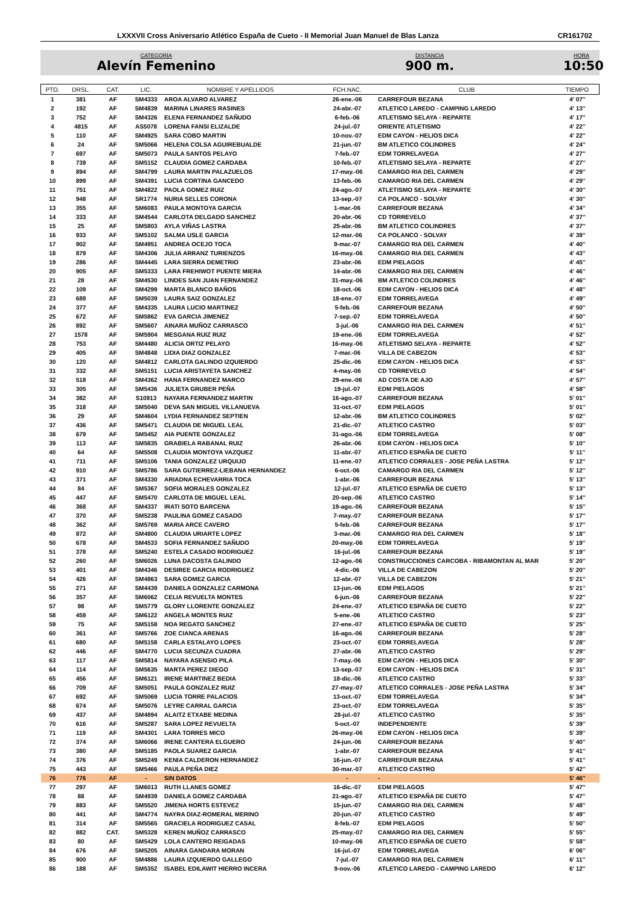LXXXVII Cross Aniversario Atlético España de Cueto - II Memorial Juan Manuel de Blas Lanza CR161702
CATEGORÍA
Alevín Femenino
DISTANCIA
900 m.
HORA
10:50
| PTO. | DRSL. | CAT. | LIC. | NOMBRE Y APELLIDOS | FCH.NAC. | CLUB | TIEMPO |
| --- | --- | --- | --- | --- | --- | --- | --- |
| 1 | 381 | AF | SM4333 | AROA ALVARO ALVAREZ | 26-ene.-06 | CARREFOUR BEZANA | 4' 07'' |
| 2 | 192 | AF | SM4839 | MARINA LINARES RASINES | 24-abr.-07 | ATLETICO LAREDO - CAMPING LAREDO | 4' 13'' |
| 3 | 752 | AF | SM4326 | ELENA FERNANDEZ SAÑUDO | 6-feb.-06 | ATLETISMO SELAYA - REPARTE | 4' 17'' |
| 4 | 4815 | AF | AS5078 | LORENA FANSI ELIZALDE | 24-jul.-07 | ORIENTE ATLETISMO | 4' 22'' |
| 5 | 110 | AF | SM4925 | SARA COBO MARTIN | 10-nov.-07 | EDM CAYON - HELIOS DICA | 4' 22'' |
| 6 | 24 | AF | SM5066 | HELENA COLSA AGUIREBUALDE | 21-jun.-07 | BM ATLETICO COLINDRES | 4' 24'' |
| 7 | 697 | AF | SM5073 | PAULA SANTOS PELAYO | 7-feb.-07 | EDM TORRELAVEGA | 4' 27'' |
| 8 | 739 | AF | SM5152 | CLAUDIA GOMEZ CARDABA | 10-feb.-07 | ATLETISMO SELAYA - REPARTE | 4' 27'' |
| 9 | 894 | AF | SM4799 | LAURA MARTIN PALAZUELOS | 17-may.-06 | CAMARGO RIA DEL CARMEN | 4' 29'' |
| 10 | 899 | AF | SM4391 | LUCIA CORTINA GANCEDO | 13-feb.-06 | CAMARGO RIA DEL CARMEN | 4' 29'' |
| 11 | 751 | AF | SM4822 | PAOLA GOMEZ RUIZ | 24-ago.-07 | ATLETISMO SELAYA - REPARTE | 4' 30'' |
| 12 | 948 | AF | SR1774 | NURIA SELLES CORONA | 13-sep.-07 | CA POLANCO - SOLVAY | 4' 30'' |
| 13 | 355 | AF | SM6083 | PAULA MONTOYA GARCIA | 1-mar.-06 | CARREFOUR BEZANA | 4' 34'' |
| 14 | 333 | AF | SM4544 | CARLOTA DELGADO SANCHEZ | 20-abr.-06 | CD TORREVELO | 4' 37'' |
| 15 | 25 | AF | SM5803 | AYLA VIÑAS LASTRA | 25-abr.-06 | BM ATLETICO COLINDRES | 4' 37'' |
| 16 | 933 | AF | SM5102 | SALMA USLE GARCIA | 12-mar.-06 | CA POLANCO - SOLVAY | 4' 39'' |
| 17 | 902 | AF | SM4951 | ANDREA OCEJO TOCA | 9-mar.-07 | CAMARGO RIA DEL CARMEN | 4' 40'' |
| 18 | 879 | AF | SM4306 | JULIA ARRANZ TURIENZOS | 16-may.-06 | CAMARGO RIA DEL CARMEN | 4' 43'' |
| 19 | 286 | AF | SM4445 | LARA SIERRA DEMETRIO | 23-abr.-06 | EDM PIELAGOS | 4' 45'' |
| 20 | 905 | AF | SM5333 | LARA FREHIWOT PUENTE MIERA | 14-abr.-06 | CAMARGO RIA DEL CARMEN | 4' 46'' |
| 21 | 28 | AF | SM4530 | LINDES SAN JUAN FERNANDEZ | 31-may.-06 | BM ATLETICO COLINDRES | 4' 46'' |
| 22 | 109 | AF | SM4299 | MARTA BLANCO BAÑOS | 18-oct.-06 | EDM CAYON - HELIOS DICA | 4' 48'' |
| 23 | 689 | AF | SM5039 | LAURA SAIZ GONZALEZ | 18-ene.-07 | EDM TORRELAVEGA | 4' 49'' |
| 24 | 377 | AF | SM4335 | LAURA LUCIO MARTINEZ | 5-feb.-06 | CARREFOUR BEZANA | 4' 50'' |
| 25 | 672 | AF | SM5862 | EVA GARCIA JIMENEZ | 7-sep.-07 | EDM TORRELAVEGA | 4' 50'' |
| 26 | 892 | AF | SM5607 | AINARA MUÑOZ CARRASCO | 3-jul.-06 | CAMARGO RIA DEL CARMEN | 4' 51'' |
| 27 | 1578 | AF | SM5904 | MESGANA RUIZ RUIZ | 19-ene.-06 | EDM TORRELAVEGA | 4' 52'' |
| 28 | 753 | AF | SM4480 | ALICIA ORTIZ PELAYO | 16-may.-06 | ATLETISMO SELAYA - REPARTE | 4' 52'' |
| 29 | 405 | AF | SM4848 | LIDIA DIAZ GONZALEZ | 7-mar.-06 | VILLA DE CABEZON | 4' 53'' |
| 30 | 120 | AF | SM4812 | CARLOTA GALINDO IZQUIERDO | 25-dic.-06 | EDM CAYON - HELIOS DICA | 4' 53'' |
| 31 | 332 | AF | SM5151 | LUCIA ARISTAYETA SANCHEZ | 4-may.-06 | CD TORREVELO | 4' 54'' |
| 32 | 518 | AF | SM4362 | HANA FERNANDEZ MARCO | 29-ene.-06 | AD COSTA DE AJO | 4' 57'' |
| 33 | 305 | AF | SM5436 | JULIETA GRUBER PEÑA | 19-jul.-07 | EDM PIELAGOS | 4' 58'' |
| 34 | 382 | AF | S10913 | NAYARA FERNANDEZ MARTIN | 16-ago.-07 | CARREFOUR BEZANA | 5' 01'' |
| 35 | 318 | AF | SM5040 | DEVA SAN MIGUEL VILLANUEVA | 31-oct.-07 | EDM PIELAGOS | 5' 01'' |
| 36 | 29 | AF | SM4604 | LYDIA FERNANDEZ SEPTIEN | 12-abr.-06 | BM ATLETICO COLINDRES | 5' 02'' |
| 37 | 436 | AF | SM5471 | CLAUDIA DE MIGUEL LEAL | 21-dic.-07 | ATLETICO CASTRO | 5' 03'' |
| 38 | 679 | AF | SM5452 | AIA PUENTE GONZALEZ | 31-ago.-06 | EDM TORRELAVEGA | 5' 08'' |
| 39 | 113 | AF | SM5835 | GRABIELA RABANAL RUIZ | 26-abr.-06 | EDM CAYON - HELIOS DICA | 5' 10'' |
| 40 | 64 | AF | SM5508 | CLAUDIA MONTOYA VAZQUEZ | 11-abr.-07 | ATLETICO ESPAÑA DE CUETO | 5' 11'' |
| 41 | 711 | AF | SM5106 | TANIA GONZALEZ URQUIJO | 11-ene.-07 | ATLETICO CORRALES - JOSE PEÑA LASTRA | 5' 12'' |
| 42 | 910 | AF | SM5786 | SARA GUTIERREZ-LIEBANA HERNANDEZ | 6-oct.-06 | CAMARGO RIA DEL CARMEN | 5' 12'' |
| 43 | 371 | AF | SM4330 | ARIADNA ECHEVARRIA TOCA | 1-abr.-06 | CARREFOUR BEZANA | 5' 13'' |
| 44 | 84 | AF | SM5367 | SOFIA MORALES GONZALEZ | 12-jul.-07 | ATLETICO ESPAÑA DE CUETO | 5' 13'' |
| 45 | 447 | AF | SM5470 | CARLOTA DE MIGUEL LEAL | 20-sep.-06 | ATLETICO CASTRO | 5' 14'' |
| 46 | 368 | AF | SM4337 | IRATI SOTO BARCENA | 19-ago.-06 | CARREFOUR BEZANA | 5' 15'' |
| 47 | 370 | AF | SM5238 | PAULINA GOMEZ CASADO | 7-may.-07 | CARREFOUR BEZANA | 5' 17'' |
| 48 | 362 | AF | SM5769 | MARIA ARCE CAVERO | 5-feb.-06 | CARREFOUR BEZANA | 5' 17'' |
| 49 | 872 | AF | SM4800 | CLAUDIA URIARTE LOPEZ | 3-mar.-06 | CAMARGO RIA DEL CARMEN | 5' 18'' |
| 50 | 678 | AF | SM4533 | SOFIA FERNANDEZ SAÑUDO | 20-may.-06 | EDM TORRELAVEGA | 5' 19'' |
| 51 | 378 | AF | SM5240 | ESTELA CASADO RODRIGUEZ | 16-jul.-06 | CARREFOUR BEZANA | 5' 19'' |
| 52 | 260 | AF | SM6026 | LUNA DACOSTA GALINDO | 12-ago.-06 | CONSTRUCCIONES CARCOBA - RIBAMONTAN AL MAR | 5' 20'' |
| 53 | 401 | AF | SM4346 | DESIREE GARCIA RODRIGUEZ | 4-dic.-06 | VILLA DE CABEZON | 5' 20'' |
| 54 | 426 | AF | SM4863 | SARA GOMEZ GARCIA | 12-abr.-07 | VILLA DE CABEZON | 5' 21'' |
| 55 | 271 | AF | SM4439 | DANIELA GONZALEZ CARMONA | 13-jun.-06 | EDM PIELAGOS | 5' 21'' |
| 56 | 357 | AF | SM6062 | CELIA REVUELTA MONTES | 6-jun.-06 | CARREFOUR BEZANA | 5' 22'' |
| 57 | 98 | AF | SM5779 | GLORY LLORENTE GONZALEZ | 24-ene.-07 | ATLETICO ESPAÑA DE CUETO | 5' 22'' |
| 58 | 459 | AF | SM6122 | ANGELA MONTES RUIZ | 5-ene.-06 | ATLETICO CASTRO | 5' 23'' |
| 59 | 75 | AF | SM5158 | NOA REGATO SANCHEZ | 27-ene.-07 | ATLETICO ESPAÑA DE CUETO | 5' 25'' |
| 60 | 361 | AF | SM5766 | ZOE CIANCA ARENAS | 16-ago.-06 | CARREFOUR BEZANA | 5' 28'' |
| 61 | 680 | AF | SM5158 | CARLA ESTALAYO LOPES | 23-oct.-07 | EDM TORRELAVEGA | 5' 28'' |
| 62 | 446 | AF | SM4770 | LUCIA SECUNZA CUADRA | 27-abr.-06 | ATLETICO CASTRO | 5' 29'' |
| 63 | 117 | AF | SM5814 | NAYARA ASENSIO PILA | 7-may.-06 | EDM CAYON - HELIOS DICA | 5' 30'' |
| 64 | 114 | AF | SM5635 | MARTA PEREZ DIEGO | 13-sep.-07 | EDM CAYON - HELIOS DICA | 5' 31'' |
| 65 | 456 | AF | SM6121 | IRENE MARTINEZ BEDIA | 18-dic.-06 | ATLETICO CASTRO | 5' 33'' |
| 66 | 709 | AF | SM5051 | PAULA GONZALEZ RUIZ | 27-may.-07 | ATLETICO CORRALES - JOSE PEÑA LASTRA | 5' 34'' |
| 67 | 692 | AF | SM5069 | LUCIA TORRE PALACIOS | 13-oct.-07 | EDM TORRELAVEGA | 5' 34'' |
| 68 | 674 | AF | SM5076 | LEYRE CARRAL GARCIA | 23-oct.-07 | EDM TORRELAVEGA | 5' 35'' |
| 69 | 437 | AF | SM4894 | ALAITZ ETXABE MEDINA | 28-jul.-07 | ATLETICO CASTRO | 5' 35'' |
| 70 | 616 | AF | SM5287 | SARA LOPEZ REVUELTA | 5-oct.-07 | INDEPENDIENTE | 5' 39'' |
| 71 | 119 | AF | SM4301 | LARA TORRES MICO | 26-may.-06 | EDM CAYON - HELIOS DICA | 5' 39'' |
| 72 | 374 | AF | SM6066 | IRENE CANTERA ELGUERO | 24-jun.-06 | CARREFOUR BEZANA | 5' 40'' |
| 73 | 380 | AF | SM5185 | PAOLA SUAREZ GARCIA | 1-abr.-07 | CARREFOUR BEZANA | 5' 41'' |
| 74 | 376 | AF | SM5249 | KENIA CALDERON HERNANDEZ | 16-jun.-07 | CARREFOUR BEZANA | 5' 41'' |
| 75 | 443 | AF | SM5466 | PAULA PEÑA DIEZ | 30-mar.-07 | ATLETICO CASTRO | 5' 42'' |
| 76 | 776 | AF | - | SIN DATOS | - | - | 5' 46'' |
| 77 | 297 | AF | SM6013 | RUTH LLANES GOMEZ | 16-dic.-07 | EDM PIELAGOS | 5' 47'' |
| 78 | 88 | AF | SM4939 | DANIELA GOMEZ CARDABA | 21-ago.-07 | ATLETICO ESPAÑA DE CUETO | 5' 47'' |
| 79 | 883 | AF | SM5520 | JIMENA HORTS ESTEVEZ | 15-jun.-07 | CAMARGO RIA DEL CARMEN | 5' 48'' |
| 80 | 441 | AF | SM4774 | NAYRA DIAZ-ROMERAL MERINO | 20-jun.-07 | ATLETICO CASTRO | 5' 49'' |
| 81 | 314 | AF | SM5565 | GRACIELA RODRIGUEZ CASAL | 8-feb.-07 | EDM PIELAGOS | 5' 50'' |
| 82 | 882 | CAT. | SM5328 | KEREN MUÑOZ CARRASCO | 25-may.-07 | CAMARGO RIA DEL CARMEN | 5' 55'' |
| 83 | 80 | AF | SM5429 | LOLA CANTERO REIGADAS | 10-may.-06 | ATLETICO ESPAÑA DE CUETO | 5' 58'' |
| 84 | 676 | AF | SM5205 | AINARA GANDARA MORAN | 16-jul.-07 | EDM TORRELAVEGA | 6' 06'' |
| 85 | 900 | AF | SM4886 | LAURA IZQUIERDO GALLEGO | 7-jul.-07 | CAMARGO RIA DEL CARMEN | 6' 11'' |
| 86 | 188 | AF | SM5352 | ISABEL EDILAWIT HIERRO INCERA | 9-nov.-06 | ATLETICO LAREDO - CAMPING LAREDO | 6' 12'' |